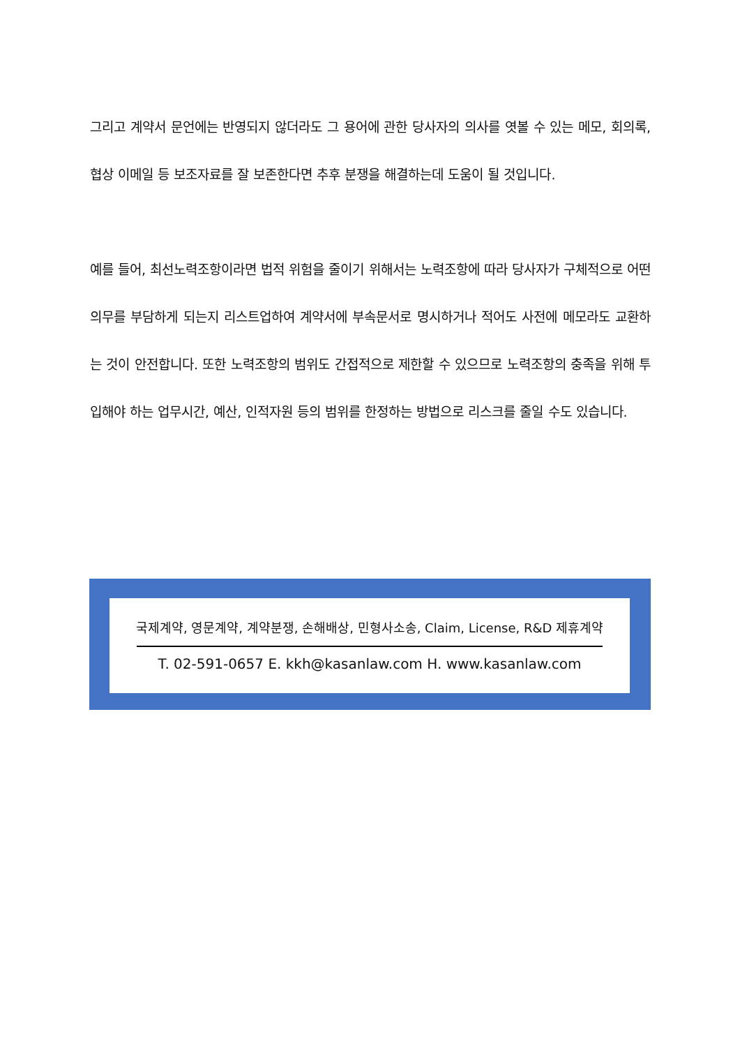그리고 계약서 문언에는 반영되지 않더라도 그 용어에 관한 당사자의 의사를 엿볼 수 있는 메모, 회의록, 협상 이메일 등 보조자료를 잘 보존한다면 추후 분쟁을 해결하는데 도움이 될 것입니다.
예를 들어, 최선노력조항이라면 법적 위험을 줄이기 위해서는 노력조항에 따라 당사자가 구체적으로 어떤 의무를 부담하게 되는지 리스트업하여 계약서에 부속문서로 명시하거나 적어도 사전에 메모라도 교환하는 것이 안전합니다. 또한 노력조항의 범위도 간접적으로 제한할 수 있으므로 노력조항의 충족을 위해 투입해야 하는 업무시간, 예산, 인적자원 등의 범위를 한정하는 방법으로 리스크를 줄일 수도 있습니다.
국제계약, 영문계약, 계약분쟁, 손해배상, 민형사소송, Claim, License, R&D 제휴계약
T. 02-591-0657 E. kkh@kasanlaw.com H. www.kasanlaw.com